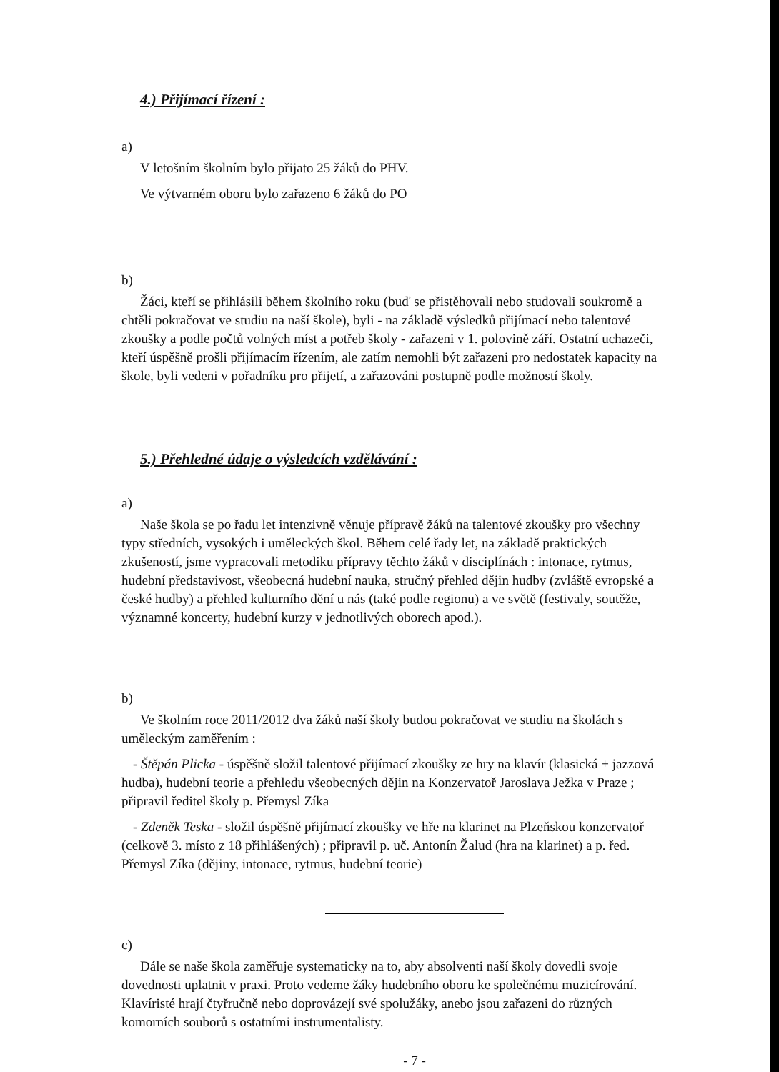4.) Přijímací řízení :
a)
V letošním školním bylo přijato 25 žáků do PHV.
Ve výtvarném oboru bylo zařazeno 6 žáků do PO
b)
Žáci, kteří se přihlásili během školního roku (buď se přistěhovali nebo studovali soukromě a chtěli pokračovat ve studiu na naší škole), byli - na základě výsledků přijímací nebo talentové zkoušky a podle počtů volných míst a potřeb školy - zařazeni v 1. polovině září. Ostatní uchazeči, kteří úspěšně prošli přijímacím řízením, ale zatím nemohli být zařazeni pro nedostatek kapacity na škole, byli vedeni v pořadníku pro přijetí, a zařazováni postupně podle možností školy.
5.) Přehledné údaje o výsledcích vzdělávání :
a)
Naše škola se po řadu let intenzivně věnuje přípravě žáků na talentové zkoušky pro všechny typy středních, vysokých i uměleckých škol. Během celé řady let, na základě praktických zkušeností, jsme vypracovali metodiku přípravy těchto žáků v disciplínách : intonace, rytmus, hudební představivost, všeobecná hudební nauka, stručný přehled dějin hudby (zvláště evropské a české hudby) a přehled kulturního dění u nás (také podle regionu) a ve světě (festivaly, soutěže, významné koncerty, hudební kurzy v jednotlivých oborech apod.).
b)
Ve školním roce 2011/2012 dva žáků naší školy budou pokračovat ve studiu na školách s uměleckým zaměřením :
- Štěpán Plicka - úspěšně složil talentové přijímací zkoušky ze hry na klavír (klasická + jazzová hudba), hudební teorie a přehledu všeobecných dějin na Konzervatoř Jaroslava Ježka v Praze ; připravil ředitel školy p. Přemysl Zíka
- Zdeněk Teska - složil úspěšně přijímací zkoušky ve hře na klarinet na Plzeňskou konzervatoř (celkově 3. místo z 18 přihlášených) ; připravil p. uč. Antonín Žalud (hra na klarinet) a p. řed. Přemysl Zíka (dějiny, intonace, rytmus, hudební teorie)
c)
Dále se naše škola zaměřuje systematicky na to, aby absolventi naší školy dovedli svoje dovednosti uplatnit v praxi. Proto vedeme žáky hudebního oboru ke společnému muzicírování. Klavíristé hrají čtyřručně nebo doprovázejí své spolužáky, anebo jsou zařazeni do různých komorních souborů s ostatními instrumentalisty.
- 7 -